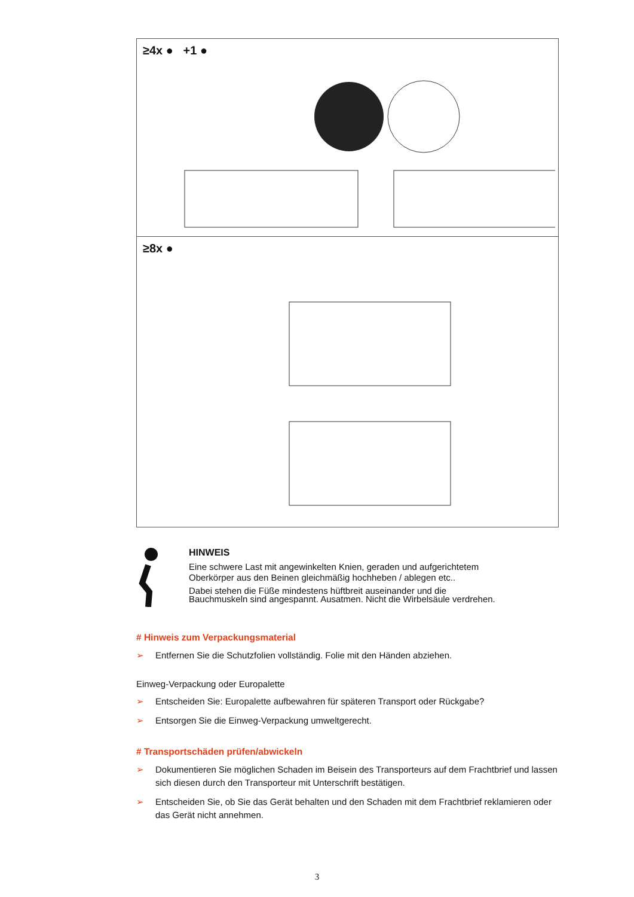≥4x ● +1 ●
≥8x ●
HINWEIS
Eine schwere Last mit angewinkelten Knien, geraden und aufgerichtetem
Oberkörper aus den Beinen gleichmäßig hochheben / ablegen etc..
Dabei stehen die Füße mindestens hüftbreit auseinander und die
Bauchmuskeln sind angespannt. Ausatmen. Nicht die Wirbelsäule verdrehen.
# Hinweis zum Verpackungsmaterial
➢ Entfernen Sie die Schutzfolien vollständig. Folie mit den Händen abziehen.
Einweg-Verpackung oder Europalette
➢ Entscheiden Sie: Europalette aufbewahren für späteren Transport oder Rückgabe?
➢ Entsorgen Sie die Einweg-Verpackung umweltgerecht.
# Transportschäden prüfen/abwickeln
➢ Dokumentieren Sie möglichen Schaden im Beisein des Transporteurs auf dem Frachtbrief und lassen sich diesen durch den Transporteur mit Unterschrift bestätigen.
➢ Entscheiden Sie, ob Sie das Gerät behalten und den Schaden mit dem Frachtbrief reklamieren oder das Gerät nicht annehmen.
3